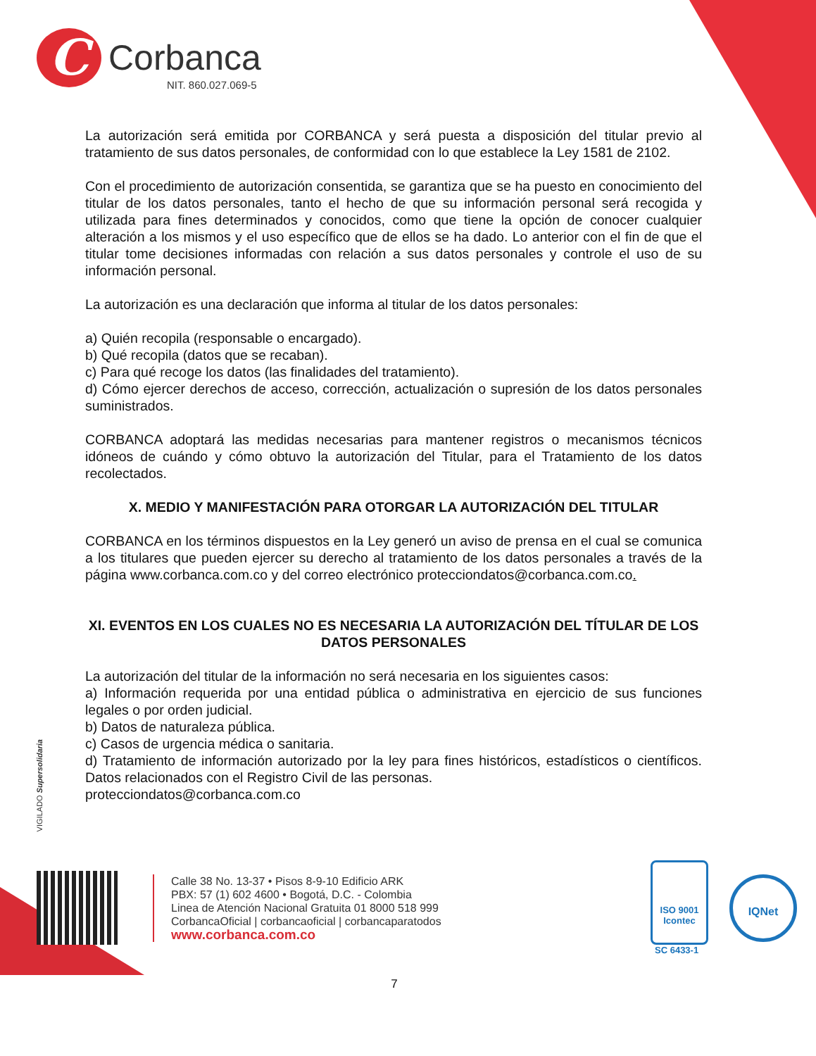C
Corbanca
NIT. 860.027.069-5
La autorización será emitida por CORBANCA y será puesta a disposición del titular previo al tratamiento de sus datos personales, de conformidad con lo que establece la Ley 1581 de 2102.
Con el procedimiento de autorización consentida, se garantiza que se ha puesto en conocimiento del titular de los datos personales, tanto el hecho de que su información personal será recogida y utilizada para fines determinados y conocidos, como que tiene la opción de conocer cualquier alteración a los mismos y el uso específico que de ellos se ha dado. Lo anterior con el fin de que el titular tome decisiones informadas con relación a sus datos personales y controle el uso de su información personal.
La autorización es una declaración que informa al titular de los datos personales:
a) Quién recopila (responsable o encargado).
b) Qué recopila (datos que se recaban).
c) Para qué recoge los datos (las finalidades del tratamiento).
d) Cómo ejercer derechos de acceso, corrección, actualización o supresión de los datos personales suministrados.
CORBANCA adoptará las medidas necesarias para mantener registros o mecanismos técnicos idóneos de cuándo y cómo obtuvo la autorización del Titular, para el Tratamiento de los datos recolectados.
X. MEDIO Y MANIFESTACIÓN PARA OTORGAR LA AUTORIZACIÓN DEL TITULAR
CORBANCA en los términos dispuestos en la Ley generó un aviso de prensa en el cual se comunica a los titulares que pueden ejercer su derecho al tratamiento de los datos personales a través de la página www.corbanca.com.co y del correo electrónico protecciondatos@corbanca.com.co.
XI. EVENTOS EN LOS CUALES NO ES NECESARIA LA AUTORIZACIÓN DEL TÍTULAR DE LOS DATOS PERSONALES
La autorización del titular de la información no será necesaria en los siguientes casos:
a) Información requerida por una entidad pública o administrativa en ejercicio de sus funciones legales o por orden judicial.
b) Datos de naturaleza pública.
c) Casos de urgencia médica o sanitaria.
d) Tratamiento de información autorizado por la ley para fines históricos, estadísticos o científicos. Datos relacionados con el Registro Civil de las personas.
protecciondatos@corbanca.com.co
VIGILADO Supersolidaria
Calle 38 No. 13-37 • Pisos 8-9-10 Edificio ARK
PBX: 57 (1) 602 4600 • Bogotá, D.C. - Colombia
Linea de Atención Nacional Gratuita 01 8000 518 999
CorbancaOficial | corbancaoficial | corbancaparatodos
www.corbanca.com.co
ISO 9001
Icontec
SC 6433-1
IQNet
7